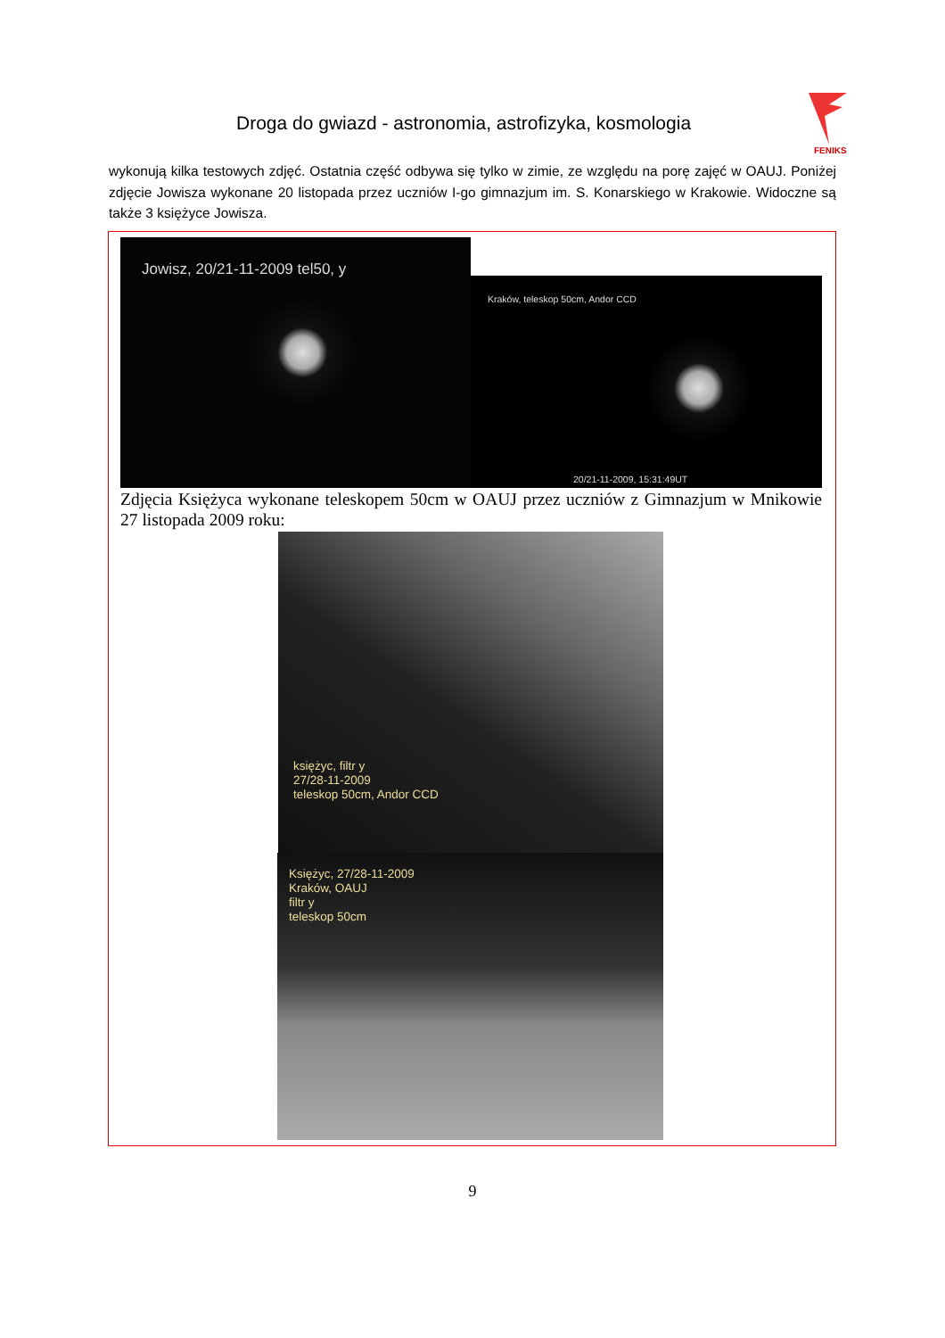Droga do gwiazd - astronomia, astrofizyka, kosmologia
FENIKS
wykonują kilka testowych zdjęć. Ostatnia część odbywa się tylko w zimie, ze względu na porę zajęć w OAUJ. Poniżej zdjęcie Jowisza wykonane 20 listopada przez uczniów I-go gimnazjum im. S. Konarskiego w Krakowie. Widoczne są także 3 księżyce Jowisza.
Jowisz, 20/21-11-2009 tel50, y
Kraków, teleskop 50cm, Andor CCD
20/21-11-2009, 15:31:49UT
Zdjęcia Księżyca wykonane teleskopem 50cm w OAUJ przez uczniów z Gimnazjum w Mnikowie 27 listopada 2009 roku:
księżyc, filtr y
27/28-11-2009
teleskop 50cm, Andor CCD
Księżyc, 27/28-11-2009
Kraków, OAUJ
filtr y
teleskop 50cm
9